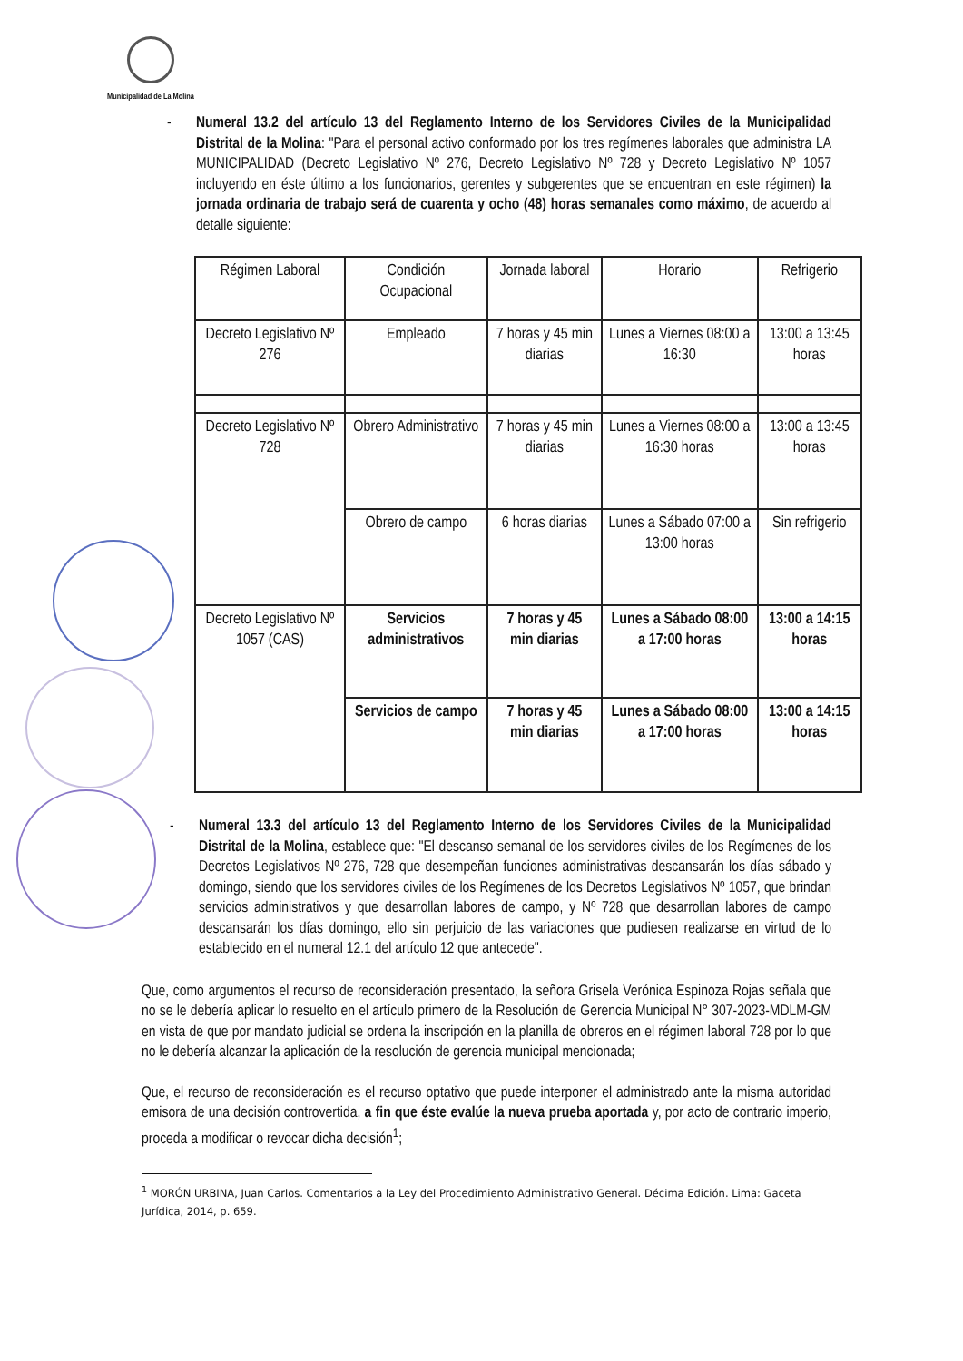Municipalidad de La Molina
- Numeral 13.2 del artículo 13 del Reglamento Interno de los Servidores Civiles de la Municipalidad Distrital de la Molina: "Para el personal activo conformado por los tres regímenes laborales que administra LA MUNICIPALIDAD (Decreto Legislativo Nº 276, Decreto Legislativo Nº 728 y Decreto Legislativo Nº 1057 incluyendo en éste último a los funcionarios, gerentes y subgerentes que se encuentran en este régimen) la jornada ordinaria de trabajo será de cuarenta y ocho (48) horas semanales como máximo, de acuerdo al detalle siguiente:
| Régimen Laboral | Condición Ocupacional | Jornada laboral | Horario | Refrigerio |
| Decreto Legislativo Nº 276 | Empleado | 7 horas y 45 min diarias | Lunes a Viernes 08:00 a 16:30 | 13:00 a 13:45 horas |
| Decreto Legislativo Nº 728 | Obrero Administrativo | 7 horas y 45 min diarias | Lunes a Viernes 08:00 a 16:30 horas | 13:00 a 13:45 horas |
| | Obrero de campo | 6 horas diarias | Lunes a Sábado 07:00 a 13:00 horas | Sin refrigerio |
| Decreto Legislativo Nº 1057 (CAS) | Servicios administrativos | 7 horas y 45 min diarias | Lunes a Sábado 08:00 a 17:00 horas | 13:00 a 14:15 horas |
| | Servicios de campo | 7 horas y 45 min diarias | Lunes a Sábado 08:00 a 17:00 horas | 13:00 a 14:15 horas |
- Numeral 13.3 del artículo 13 del Reglamento Interno de los Servidores Civiles de la Municipalidad Distrital de la Molina, establece que: "El descanso semanal de los servidores civiles de los Regímenes de los Decretos Legislativos Nº 276, 728 que desempeñan funciones administrativas descansarán los días sábado y domingo, siendo que los servidores civiles de los Regímenes de los Decretos Legislativos Nº 1057, que brindan servicios administrativos y que desarrollan labores de campo, y Nº 728 que desarrollan labores de campo descansarán los días domingo, ello sin perjuicio de las variaciones que pudiesen realizarse en virtud de lo establecido en el numeral 12.1 del artículo 12 que antecede".
Que, como argumentos el recurso de reconsideración presentado, la señora Grisela Verónica Espinoza Rojas señala que no se le debería aplicar lo resuelto en el artículo primero de la Resolución de Gerencia Municipal N° 307-2023-MDLM-GM en vista de que por mandato judicial se ordena la inscripción en la planilla de obreros en el régimen laboral 728 por lo que no le debería alcanzar la aplicación de la resolución de gerencia municipal mencionada;
Que, el recurso de reconsideración es el recurso optativo que puede interponer el administrado ante la misma autoridad emisora de una decisión controvertida, a fin que éste evalúe la nueva prueba aportada y, por acto de contrario imperio, proceda a modificar o revocar dicha decisión<sup>1</sup>;
<sup>1</sup> MORÓN URBINA, Juan Carlos. Comentarios a la Ley del Procedimiento Administrativo General. Décima Edición. Lima: Gaceta Jurídica, 2014, p. 659.